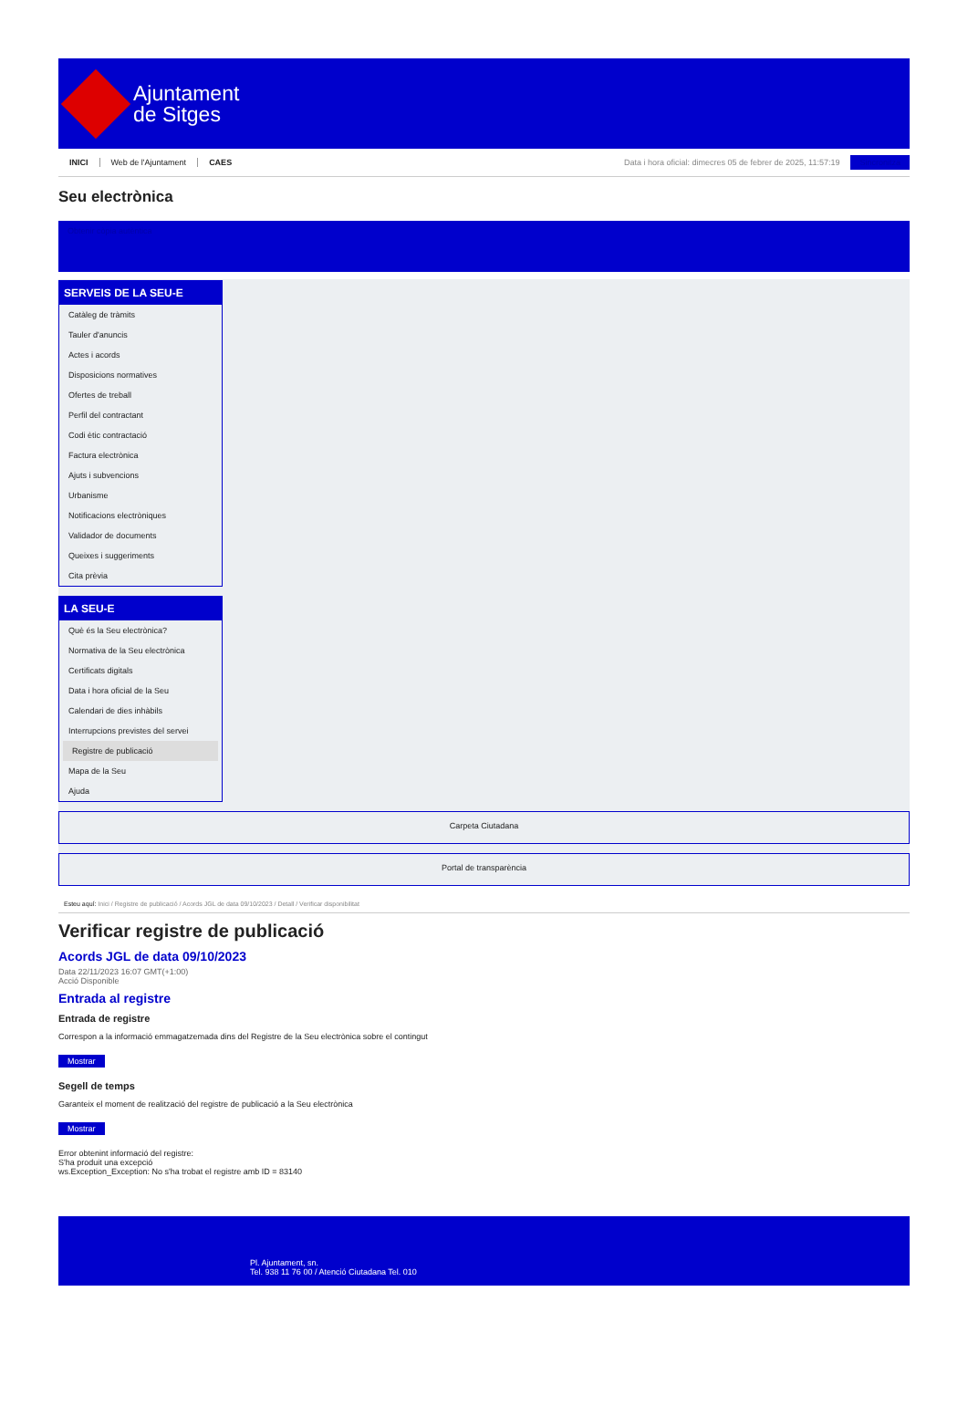Ajuntament
de Sitges
INICI Web de l'Ajuntament CAES Data i hora oficial: dimecres 05 de febrer de 2025, 11:57:19 Sincronitza
Seu electrònica
Obtenir còpia autèntica
SERVEIS DE LA SEU-E
Catàleg de tràmits
Tauler d'anuncis
Actes i acords
Disposicions normatives
Ofertes de treball
Perfil del contractant
Codi ètic contractació
Factura electrònica
Ajuts i subvencions
Urbanisme
Notificacions electròniques
Validador de documents
Queixes i suggeriments
Cita prèvia
LA SEU-E
Què és la Seu electrònica?
Normativa de la Seu electrònica
Certificats digitals
Data i hora oficial de la Seu
Calendari de dies inhàbils
Interrupcions previstes del servei
Registre de publicació
Mapa de la Seu
Ajuda
Carpeta Ciutadana
Portal de transparència
Esteu aquí: Inici / Registre de publicació / Acords JGL de data 09/10/2023 / Detall / Verificar disponibilitat
Verificar registre de publicació
Acords JGL de data 09/10/2023
Data 22/11/2023 16:07 GMT(+1:00)
Acció Disponible
Entrada al registre
Entrada de registre
Correspon a la informació emmagatzemada dins del Registre de la Seu electrònica sobre el contingut
Mostrar
Segell de temps
Garanteix el moment de realització del registre de publicació a la Seu electrònica
Mostrar
Error obtenint informació del registre:
S'ha produit una excepció
ws.Exception_Exception: No s'ha trobat el registre amb ID = 83140
Pl. Ajuntament, sn.
Tel. 938 11 76 00 / Atenció Ciutadana Tel. 010